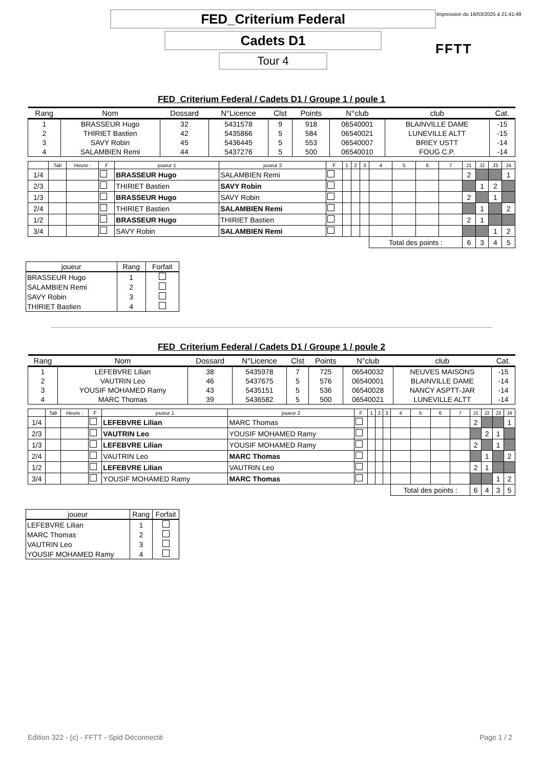FED_Criterium Federal
Impression du 16/03/2025 à 21:41:49
Cadets D1
FFTT
Tour 4
FED_Criterium Federal / Cadets D1 / Groupe 1 / poule 1
| Rang | Nom | Dossard | N°Licence | Clst | Points | N°club | club | Cat. |
| --- | --- | --- | --- | --- | --- | --- | --- | --- |
| 1 | BRASSEUR Hugo | 32 | 5431578 | 9 | 918 | 06540001 | BLAINVILLE DAME | -15 |
| 2 | THIRIET Bastien | 42 | 5435866 | 5 | 584 | 06540021 | LUNEVILLE ALTT | -15 |
| 3 | SAVY Robin | 45 | 5436445 | 5 | 553 | 06540007 | BRIEY USTT | -14 |
| 4 | SALAMBIEN Remi | 44 | 5437276 | 5 | 500 | 06540010 | FOUG C.P. | -14 |
| | Tab | Heure : | F | joueur 1 | joueur 2 | F | 1 | 2 | 3 | 4 | 5 | 6 | 7 | J1 | J2 | J3 | J4 |
| 1/4 | | | | BRASSEUR Hugo | SALAMBIEN Remi | | | | | | | | | 2 | | | 1 |
| 2/3 | | | | THIRIET Bastien | SAVY Robin | | | | | | | | | | 1 | 2 | |
| 1/3 | | | | BRASSEUR Hugo | SAVY Robin | | | | | | | | | 2 | | 1 | |
| 2/4 | | | | THIRIET Bastien | SALAMBIEN Remi | | | | | | | | | | 1 | | 2 |
| 1/2 | | | | BRASSEUR Hugo | THIRIET Bastien | | | | | | | | | 2 | 1 | | |
| 3/4 | | | | SAVY Robin | SALAMBIEN Remi | | | | | | | | | | | 1 | 2 |
| | | | | | | | | | | Total des points : | | | | 6 | 3 | 4 | 5 |
| joueur | Rang | Forfait |
| BRASSEUR Hugo | 1 | |
| SALAMBIEN Remi | 2 | |
| SAVY Robin | 3 | |
| THIRIET Bastien | 4 | |
FED_Criterium Federal / Cadets D1 / Groupe 1 / poule 2
| Rang | Nom | Dossard | N°Licence | Clst | Points | N°club | club | Cat. |
| --- | --- | --- | --- | --- | --- | --- | --- | --- |
| 1 | LEFEBVRE Lilian | 38 | 5435978 | 7 | 725 | 06540032 | NEUVES MAISONS | -15 |
| 2 | VAUTRIN Leo | 46 | 5437675 | 5 | 576 | 06540001 | BLAINVILLE DAME | -14 |
| 3 | YOUSIF MOHAMED Ramy | 43 | 5435151 | 5 | 536 | 06540028 | NANCY ASPTT-JAR | -14 |
| 4 | MARC Thomas | 39 | 5436582 | 5 | 500 | 06540021 | LUNEVILLE ALTT | -14 |
| | Tab | Heure : | F | joueur 1 | joueur 2 | F | 1 | 2 | 3 | 4 | 5 | 6 | 7 | J1 | J2 | J3 | J4 |
| 1/4 | | | | LEFEBVRE Lilian | MARC Thomas | | | | | | | | | 2 | | | 1 |
| 2/3 | | | | VAUTRIN Leo | YOUSIF MOHAMED Ramy | | | | | | | | | | 2 | 1 | |
| 1/3 | | | | LEFEBVRE Lilian | YOUSIF MOHAMED Ramy | | | | | | | | | 2 | | 1 | |
| 2/4 | | | | VAUTRIN Leo | MARC Thomas | | | | | | | | | | 1 | | 2 |
| 1/2 | | | | LEFEBVRE Lilian | VAUTRIN Leo | | | | | | | | | 2 | 1 | | |
| 3/4 | | | | YOUSIF MOHAMED Ramy | MARC Thomas | | | | | | | | | | | 1 | 2 |
| | | | | | | | | | | Total des points : | | | | 6 | 4 | 3 | 5 |
| joueur | Rang | Forfait |
| LEFEBVRE Lilian | 1 | |
| MARC Thomas | 2 | |
| VAUTRIN Leo | 3 | |
| YOUSIF MOHAMED Ramy | 4 | |
Edition 322 - (c) - FFTT - Spid Déconnecté Page 1 / 2